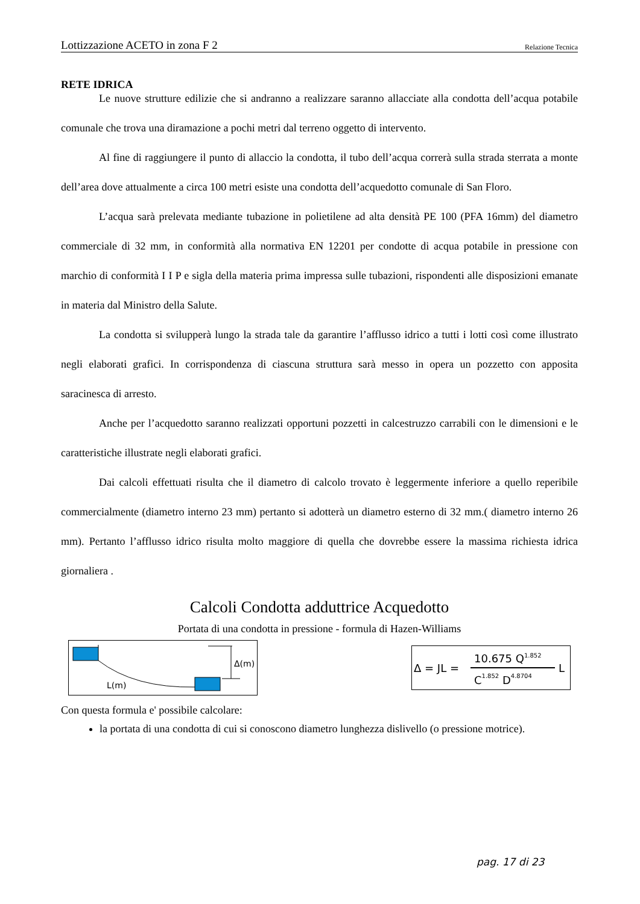Lottizzazione ACETO in zona F 2 Relazione Tecnica
RETE IDRICA
Le nuove strutture edilizie che si andranno a realizzare saranno allacciate alla condotta dell’acqua potabile comunale che trova una diramazione a pochi metri dal terreno oggetto di intervento.
Al fine di raggiungere il punto di allaccio la condotta, il tubo dell’acqua correrà sulla strada sterrata a monte dell’area dove attualmente a circa 100 metri esiste una condotta dell’acquedotto comunale di San Floro.
L’acqua sarà prelevata mediante tubazione in polietilene ad alta densità PE 100 (PFA 16mm) del diametro commerciale di 32 mm, in conformità alla normativa EN 12201 per condotte di acqua potabile in pressione con marchio di conformità I I P e sigla della materia prima impressa sulle tubazioni, rispondenti alle disposizioni emanate in materia dal Ministro della Salute.
La condotta si svilupperà lungo la strada tale da garantire l’afflusso idrico a tutti i lotti così come illustrato negli elaborati grafici. In corrispondenza di ciascuna struttura sarà messo in opera un pozzetto con apposita saracinesca di arresto.
Anche per l’acquedotto saranno realizzati opportuni pozzetti in calcestruzzo carrabili con le dimensioni e le caratteristiche illustrate negli elaborati grafici.
Dai calcoli effettuati risulta che il diametro di calcolo trovato è leggermente inferiore a quello reperibile commercialmente (diametro interno 23 mm) pertanto si adotterà un diametro esterno di 32 mm.( diametro interno 26 mm). Pertanto l’afflusso idrico risulta molto maggiore di quella che dovrebbe essere la massima richiesta idrica giornaliera .
Calcoli Condotta adduttrice Acquedotto
Portata di una condotta in pressione - formula di Hazen-Williams
Δ(m)
L(m)
Δ = JL =
10.675 Q1.852
C1.852 D4.8704
L
Con questa formula e' possibile calcolare:
la portata di una condotta di cui si conoscono diametro lunghezza dislivello (o pressione motrice).
pag. 17 di 23